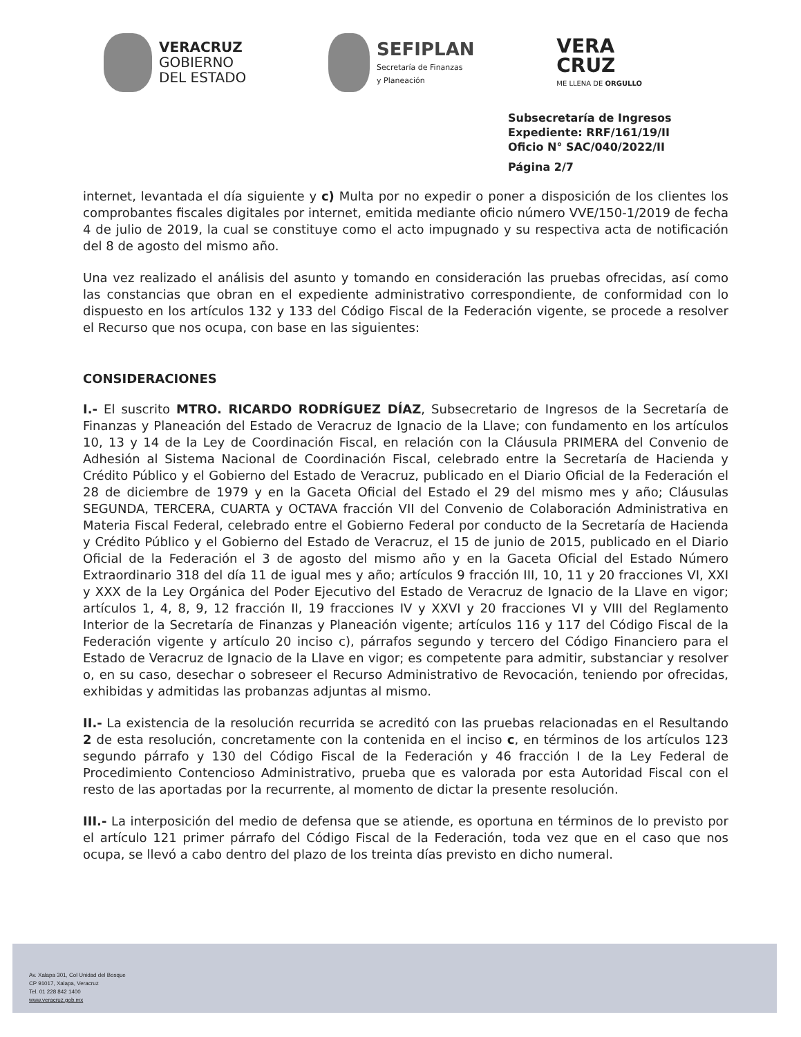VERACRUZ
GOBIERNO
DEL ESTADO
SEFIPLAN
Secretaría de Finanzas
y Planeación
VERA
CRUZ
ME LLENA DE ORGULLO
Subsecretaría de Ingresos
Expediente: RRF/161/19/II
Oficio N° SAC/040/2022/II
Página 2/7
internet, levantada el día siguiente y c) Multa por no expedir o poner a disposición de los clientes los comprobantes fiscales digitales por internet, emitida mediante oficio número VVE/150-1/2019 de fecha 4 de julio de 2019, la cual se constituye como el acto impugnado y su respectiva acta de notificación del 8 de agosto del mismo año.
Una vez realizado el análisis del asunto y tomando en consideración las pruebas ofrecidas, así como las constancias que obran en el expediente administrativo correspondiente, de conformidad con lo dispuesto en los artículos 132 y 133 del Código Fiscal de la Federación vigente, se procede a resolver el Recurso que nos ocupa, con base en las siguientes:
CONSIDERACIONES
I.- El suscrito MTRO. RICARDO RODRÍGUEZ DÍAZ, Subsecretario de Ingresos de la Secretaría de Finanzas y Planeación del Estado de Veracruz de Ignacio de la Llave; con fundamento en los artículos 10, 13 y 14 de la Ley de Coordinación Fiscal, en relación con la Cláusula PRIMERA del Convenio de Adhesión al Sistema Nacional de Coordinación Fiscal, celebrado entre la Secretaría de Hacienda y Crédito Público y el Gobierno del Estado de Veracruz, publicado en el Diario Oficial de la Federación el 28 de diciembre de 1979 y en la Gaceta Oficial del Estado el 29 del mismo mes y año; Cláusulas SEGUNDA, TERCERA, CUARTA y OCTAVA fracción VII del Convenio de Colaboración Administrativa en Materia Fiscal Federal, celebrado entre el Gobierno Federal por conducto de la Secretaría de Hacienda y Crédito Público y el Gobierno del Estado de Veracruz, el 15 de junio de 2015, publicado en el Diario Oficial de la Federación el 3 de agosto del mismo año y en la Gaceta Oficial del Estado Número Extraordinario 318 del día 11 de igual mes y año; artículos 9 fracción III, 10, 11 y 20 fracciones VI, XXI y XXX de la Ley Orgánica del Poder Ejecutivo del Estado de Veracruz de Ignacio de la Llave en vigor; artículos 1, 4, 8, 9, 12 fracción II, 19 fracciones IV y XXVI y 20 fracciones VI y VIII del Reglamento Interior de la Secretaría de Finanzas y Planeación vigente; artículos 116 y 117 del Código Fiscal de la Federación vigente y artículo 20 inciso c), párrafos segundo y tercero del Código Financiero para el Estado de Veracruz de Ignacio de la Llave en vigor; es competente para admitir, substanciar y resolver o, en su caso, desechar o sobreseer el Recurso Administrativo de Revocación, teniendo por ofrecidas, exhibidas y admitidas las probanzas adjuntas al mismo.
II.- La existencia de la resolución recurrida se acreditó con las pruebas relacionadas en el Resultando 2 de esta resolución, concretamente con la contenida en el inciso c, en términos de los artículos 123 segundo párrafo y 130 del Código Fiscal de la Federación y 46 fracción I de la Ley Federal de Procedimiento Contencioso Administrativo, prueba que es valorada por esta Autoridad Fiscal con el resto de las aportadas por la recurrente, al momento de dictar la presente resolución.
III.- La interposición del medio de defensa que se atiende, es oportuna en términos de lo previsto por el artículo 121 primer párrafo del Código Fiscal de la Federación, toda vez que en el caso que nos ocupa, se llevó a cabo dentro del plazo de los treinta días previsto en dicho numeral.
Av. Xalapa 301, Col Unidad del Bosque
CP 91017, Xalapa, Veracruz
Tel. 01 228 842 1400
www.veracruz.gob.mx